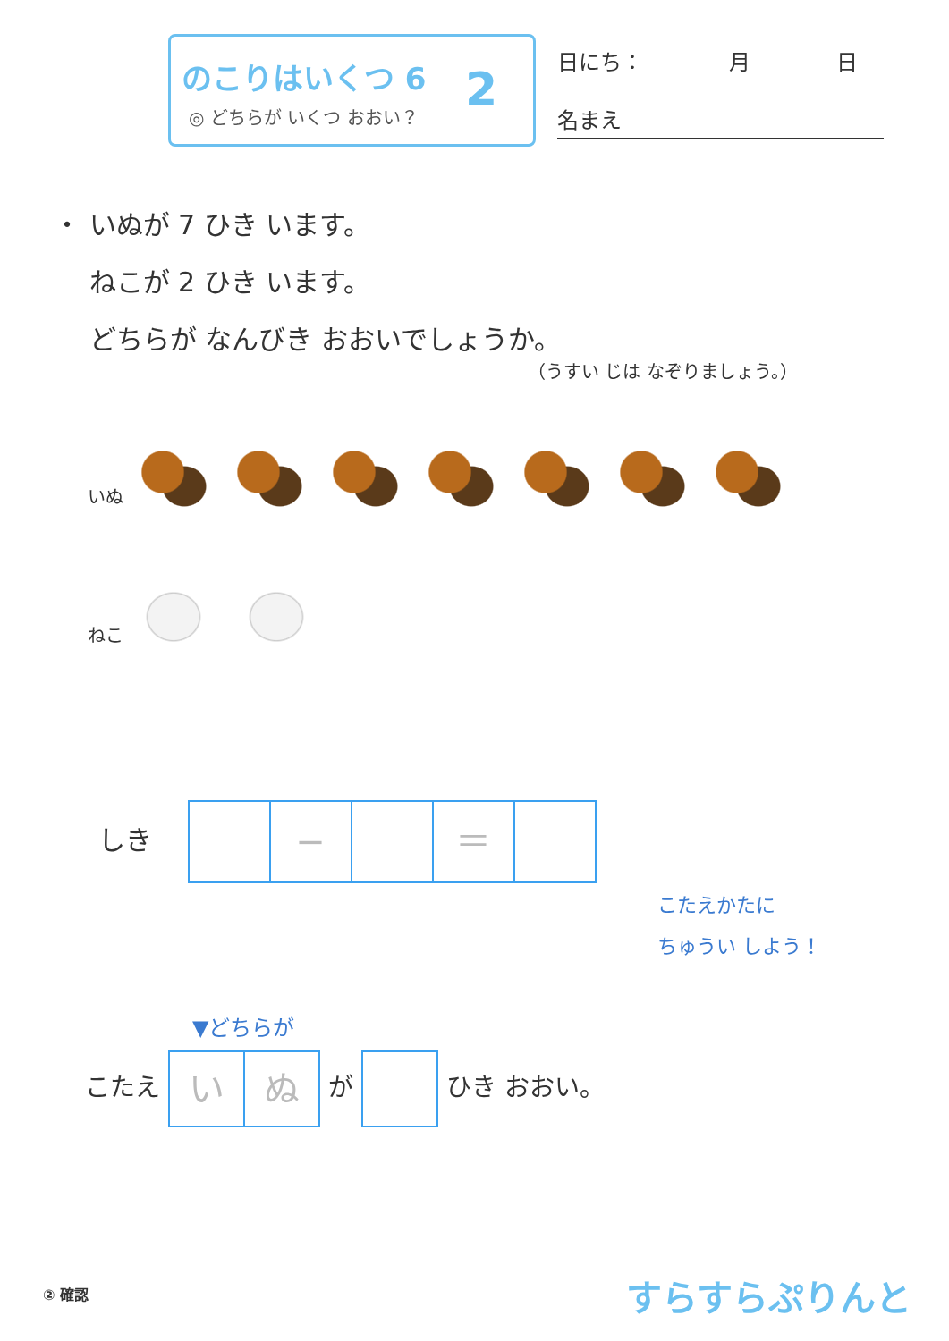のこりはいくつ 6
◎ どちらが いくつ おおい？
2
日にち：　　　　月　　　　日
名まえ
・ いぬが 7 ひき います。
　 ねこが 2 ひき います。
　 どちらが なんびき おおいでしょうか。
（うすい じは なぞりましょう。）
いぬ
ねこ
しき − ＝
こたえかたに
ちゅうい しよう！
▼どちらが
こたえ いぬ が ひき おおい。
② 確認 すらすらぷりんと